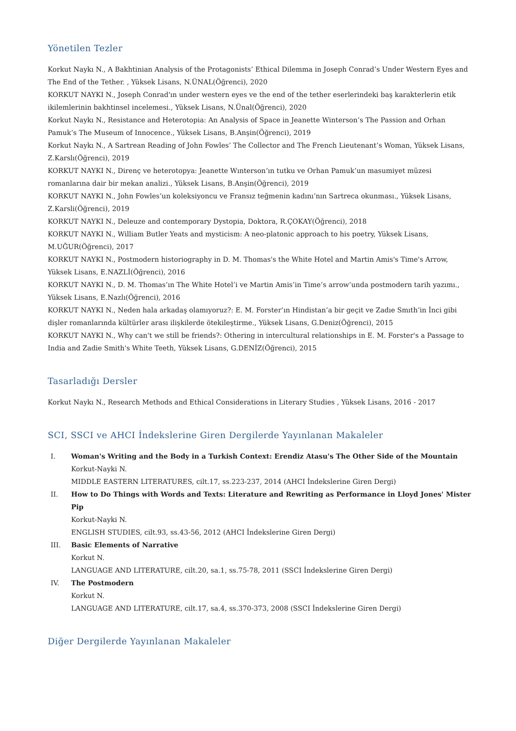Yönetilen Tezler
Korkut Naykı N., A Bakhtinian Analysis of the Protagonists’ Ethical Dilemma in Joseph Conrad’s Under Western Eyes and The End of the Tether. , Yüksek Lisans, N.ÜNAL(Öğrenci), 2020
KORKUT NAYKI N., Joseph Conrad'ın under western eyes ve the end of the tether eserlerindeki baş karakterlerin etik ikilemlerinin bakhtinsel incelemesi., Yüksek Lisans, N.Ünal(Öğrenci), 2020
Korkut Naykı N., Resistance and Heterotopia: An Analysis of Space in Jeanette Winterson’s The Passion and Orhan Pamuk’s The Museum of Innocence., Yüksek Lisans, B.Anşin(Öğrenci), 2019
Korkut Naykı N., A Sartrean Reading of John Fowles’ The Collector and The French Lieutenant’s Woman, Yüksek Lisans, Z.Karslı(Öğrenci), 2019
KORKUT NAYKI N., Direnç ve heterotopya: Jeanette Wınterson’ın tutku ve Orhan Pamuk’un masumiyet müzesi romanlarına dair bir mekan analizi., Yüksek Lisans, B.Anşin(Öğrenci), 2019
KORKUT NAYKI N., John Fowles’un koleksiyoncu ve Fransız teğmenin kadını’nın Sartreca okunması., Yüksek Lisans, Z.Karsli(Öğrenci), 2019
KORKUT NAYKI N., Deleuze and contemporary Dystopia, Doktora, R.ÇOKAY(Öğrenci), 2018
KORKUT NAYKI N., William Butler Yeats and mysticism: A neo-platonic approach to his poetry, Yüksek Lisans, M.UĞUR(Öğrenci), 2017
KORKUT NAYKI N., Postmodern historiography in D. M. Thomas's the White Hotel and Martin Amis's Time's Arrow, Yüksek Lisans, E.NAZLİ(Öğrenci), 2016
KORKUT NAYKI N., D. M. Thomas’ın The White Hotel’i ve Martin Amis’in Time’s arrow’unda postmodern tarih yazımı., Yüksek Lisans, E.Nazlı(Öğrenci), 2016
KORKUT NAYKI N., Neden hala arkadaş olamıyoruz?: E. M. Forster’ın Hindistan’a bir geçit ve Zadıe Smıth’in İnci gibi dişler romanlarında kültürler arası ilişkilerde ötekileştirme., Yüksek Lisans, G.Deniz(Öğrenci), 2015
KORKUT NAYKI N., Why can't we still be friends?: Othering in intercultural relationships in E. M. Forster's a Passage to India and Zadie Smith's White Teeth, Yüksek Lisans, G.DENİZ(Öğrenci), 2015
Tasarladığı Dersler
Korkut Naykı N., Research Methods and Ethical Considerations in Literary Studies , Yüksek Lisans, 2016 - 2017
SCI, SSCI ve AHCI İndekslerine Giren Dergilerde Yayınlanan Makaleler
I. Woman's Writing and the Body in a Turkish Context: Erendiz Atasu's The Other Side of the Mountain
Korkut-Nayki N.
MIDDLE EASTERN LITERATURES, cilt.17, ss.223-237, 2014 (AHCI İndekslerine Giren Dergi)
II. How to Do Things with Words and Texts: Literature and Rewriting as Performance in Lloyd Jones' Mister Pip
Korkut-Nayki N.
ENGLISH STUDIES, cilt.93, ss.43-56, 2012 (AHCI İndekslerine Giren Dergi)
III. Basic Elements of Narrative
Korkut N.
LANGUAGE AND LITERATURE, cilt.20, sa.1, ss.75-78, 2011 (SSCI İndekslerine Giren Dergi)
IV. The Postmodern
Korkut N.
LANGUAGE AND LITERATURE, cilt.17, sa.4, ss.370-373, 2008 (SSCI İndekslerine Giren Dergi)
Diğer Dergilerde Yayınlanan Makaleler